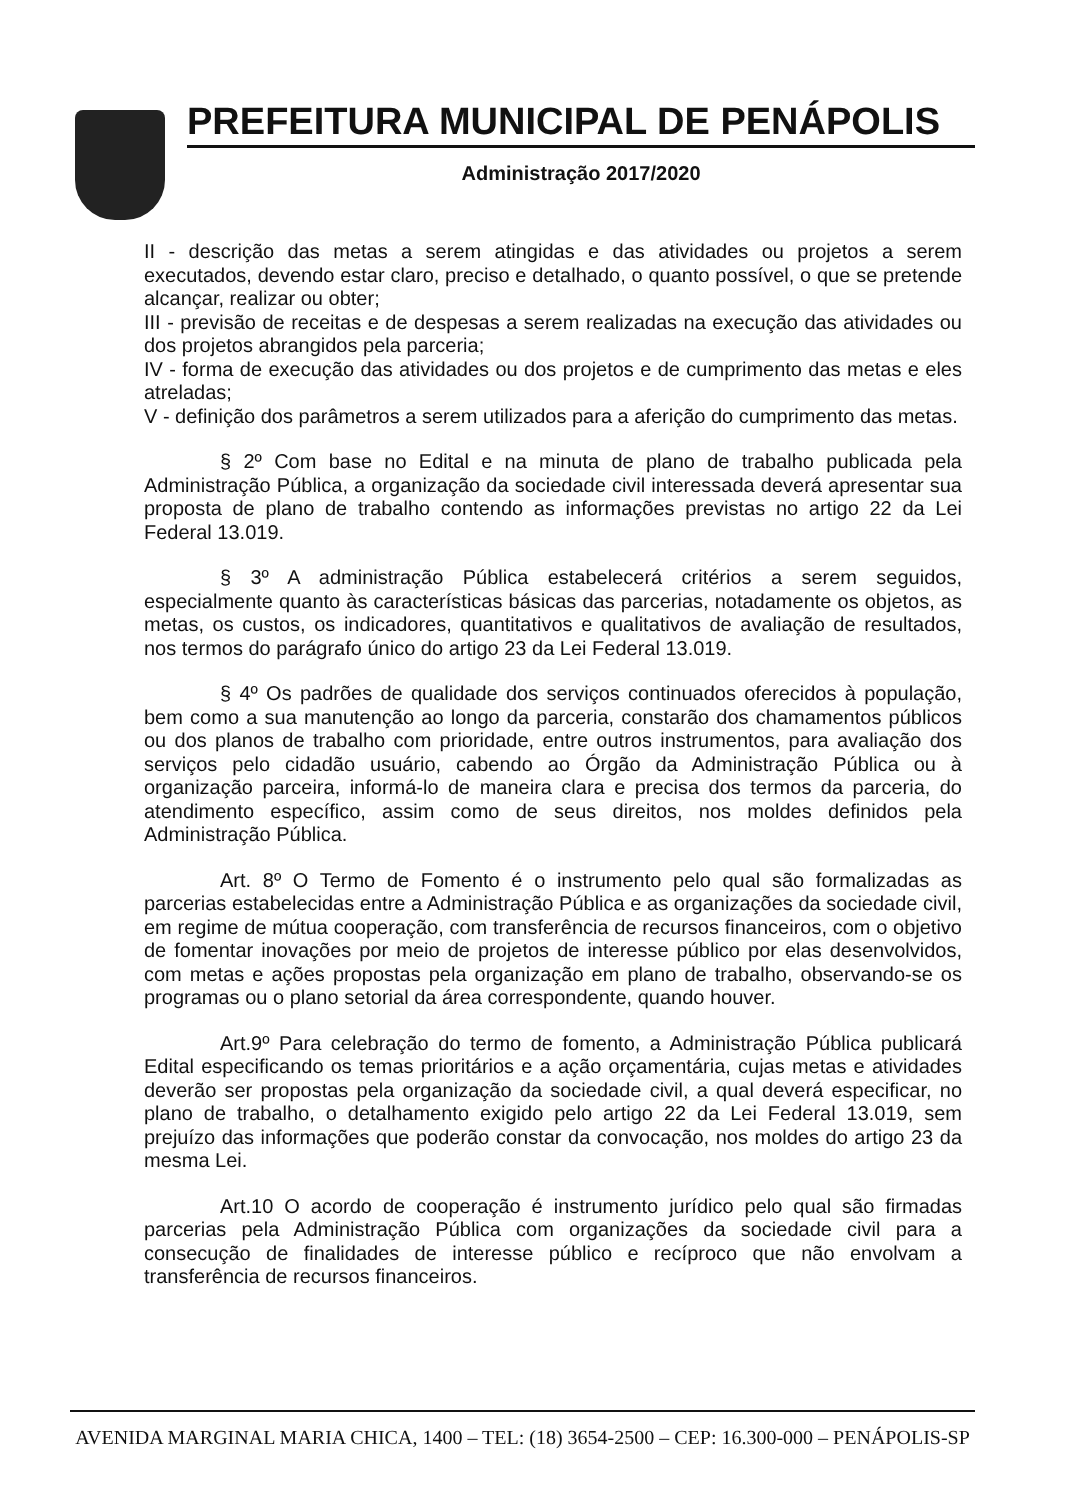PREFEITURA MUNICIPAL DE PENÁPOLIS
Administração 2017/2020
II - descrição das metas a serem atingidas e das atividades ou projetos a serem executados, devendo estar claro, preciso e detalhado, o quanto possível, o que se pretende alcançar, realizar ou obter;
III - previsão de receitas e de despesas a serem realizadas na execução das atividades ou dos projetos abrangidos pela parceria;
IV - forma de execução das atividades ou dos projetos e de cumprimento das metas e eles atreladas;
V - definição dos parâmetros a serem utilizados para a aferição do cumprimento das metas.
§ 2º Com base no Edital e na minuta de plano de trabalho publicada pela Administração Pública, a organização da sociedade civil interessada deverá apresentar sua proposta de plano de trabalho contendo as informações previstas no artigo 22 da Lei Federal 13.019.
§ 3º A administração Pública estabelecerá critérios a serem seguidos, especialmente quanto às características básicas das parcerias, notadamente os objetos, as metas, os custos, os indicadores, quantitativos e qualitativos de avaliação de resultados, nos termos do parágrafo único do artigo 23 da Lei Federal 13.019.
§ 4º Os padrões de qualidade dos serviços continuados oferecidos à população, bem como a sua manutenção ao longo da parceria, constarão dos chamamentos públicos ou dos planos de trabalho com prioridade, entre outros instrumentos, para avaliação dos serviços pelo cidadão usuário, cabendo ao Órgão da Administração Pública ou à organização parceira, informá-lo de maneira clara e precisa dos termos da parceria, do atendimento específico, assim como de seus direitos, nos moldes definidos pela Administração Pública.
Art. 8º O Termo de Fomento é o instrumento pelo qual são formalizadas as parcerias estabelecidas entre a Administração Pública e as organizações da sociedade civil, em regime de mútua cooperação, com transferência de recursos financeiros, com o objetivo de fomentar inovações por meio de projetos de interesse público por elas desenvolvidos, com metas e ações propostas pela organização em plano de trabalho, observando-se os programas ou o plano setorial da área correspondente, quando houver.
Art.9º Para celebração do termo de fomento, a Administração Pública publicará Edital especificando os temas prioritários e a ação orçamentária, cujas metas e atividades deverão ser propostas pela organização da sociedade civil, a qual deverá especificar, no plano de trabalho, o detalhamento exigido pelo artigo 22 da Lei Federal 13.019, sem prejuízo das informações que poderão constar da convocação, nos moldes do artigo 23 da mesma Lei.
Art.10 O acordo de cooperação é instrumento jurídico pelo qual são firmadas parcerias pela Administração Pública com organizações da sociedade civil para a consecução de finalidades de interesse público e recíproco que não envolvam a transferência de recursos financeiros.
AVENIDA MARGINAL MARIA CHICA, 1400 – TEL: (18) 3654-2500 – CEP: 16.300-000 – PENÁPOLIS-SP